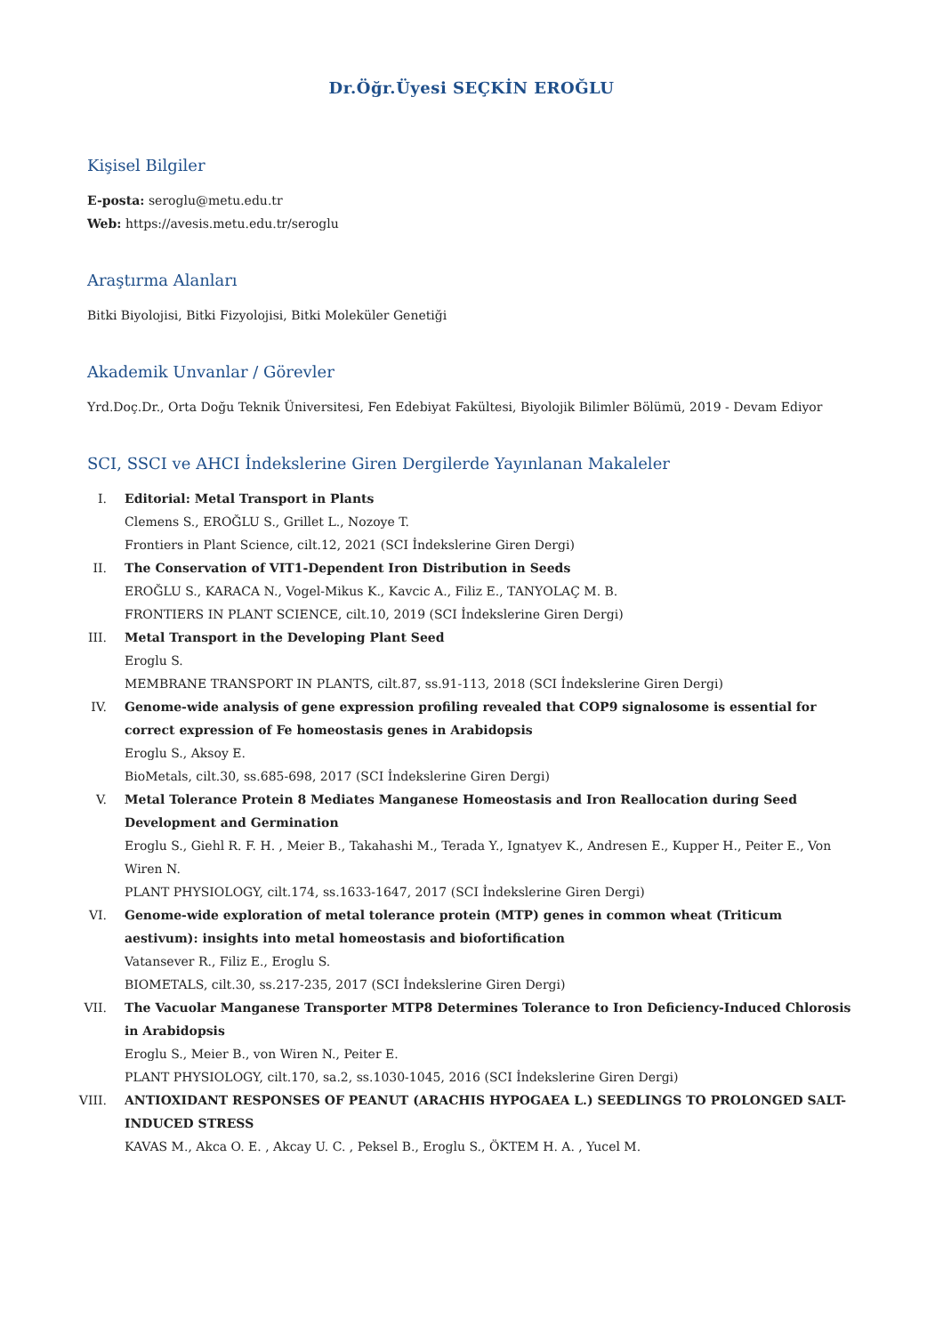Dr.Öğr.Üyesi SEÇKİN EROĞLU
Kişisel Bilgiler
E-posta: seroglu@metu.edu.tr
Web: https://avesis.metu.edu.tr/seroglu
Araştırma Alanları
Bitki Biyolojisi, Bitki Fizyolojisi, Bitki Moleküler Genetiği
Akademik Unvanlar / Görevler
Yrd.Doç.Dr., Orta Doğu Teknik Üniversitesi, Fen Edebiyat Fakültesi, Biyolojik Bilimler Bölümü, 2019 - Devam Ediyor
SCI, SSCI ve AHCI İndekslerine Giren Dergilerde Yayınlanan Makaleler
I. Editorial: Metal Transport in Plants
Clemens S., EROĞLU S., Grillet L., Nozoye T.
Frontiers in Plant Science, cilt.12, 2021 (SCI İndekslerine Giren Dergi)
II. The Conservation of VIT1-Dependent Iron Distribution in Seeds
EROĞLU S., KARACA N., Vogel-Mikus K., Kavcic A., Filiz E., TANYOLAÇ M. B.
FRONTIERS IN PLANT SCIENCE, cilt.10, 2019 (SCI İndekslerine Giren Dergi)
III. Metal Transport in the Developing Plant Seed
Eroglu S.
MEMBRANE TRANSPORT IN PLANTS, cilt.87, ss.91-113, 2018 (SCI İndekslerine Giren Dergi)
IV. Genome-wide analysis of gene expression profiling revealed that COP9 signalosome is essential for correct expression of Fe homeostasis genes in Arabidopsis
Eroglu S., Aksoy E.
BioMetals, cilt.30, ss.685-698, 2017 (SCI İndekslerine Giren Dergi)
V. Metal Tolerance Protein 8 Mediates Manganese Homeostasis and Iron Reallocation during Seed Development and Germination
Eroglu S., Giehl R. F. H. , Meier B., Takahashi M., Terada Y., Ignatyev K., Andresen E., Kupper H., Peiter E., Von Wiren N.
PLANT PHYSIOLOGY, cilt.174, ss.1633-1647, 2017 (SCI İndekslerine Giren Dergi)
VI. Genome-wide exploration of metal tolerance protein (MTP) genes in common wheat (Triticum aestivum): insights into metal homeostasis and biofortification
Vatansever R., Filiz E., Eroglu S.
BIOMETALS, cilt.30, ss.217-235, 2017 (SCI İndekslerine Giren Dergi)
VII. The Vacuolar Manganese Transporter MTP8 Determines Tolerance to Iron Deficiency-Induced Chlorosis in Arabidopsis
Eroglu S., Meier B., von Wiren N., Peiter E.
PLANT PHYSIOLOGY, cilt.170, sa.2, ss.1030-1045, 2016 (SCI İndekslerine Giren Dergi)
VIII. ANTIOXIDANT RESPONSES OF PEANUT (ARACHIS HYPOGAEA L.) SEEDLINGS TO PROLONGED SALT-INDUCED STRESS
KAVAS M., Akca O. E. , Akcay U. C. , Peksel B., Eroglu S., ÖKTEM H. A. , Yucel M.